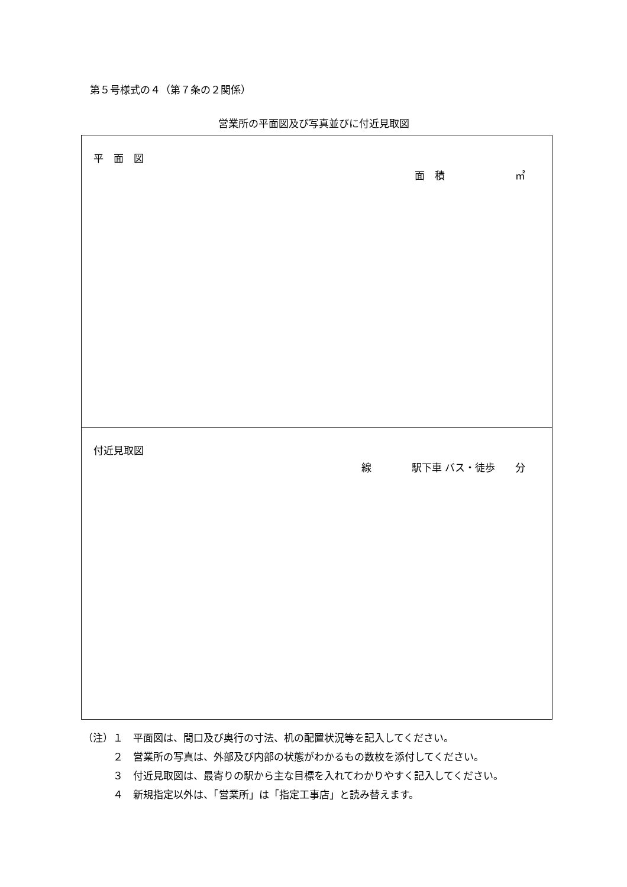第５号様式の４（第７条の２関係）
営業所の平面図及び写真並びに付近見取図
| 平 面 図 面 積 ㎡ |
| 付近見取図 線 駅下車 バス・徒歩 分 |
（注）１　平面図は、間口及び奥行の寸法、机の配置状況等を記入してください。
　　　２　営業所の写真は、外部及び内部の状態がわかるもの数枚を添付してください。
　　　３　付近見取図は、最寄りの駅から主な目標を入れてわかりやすく記入してください。
　　　４　新規指定以外は、「営業所」は「指定工事店」と読み替えます。